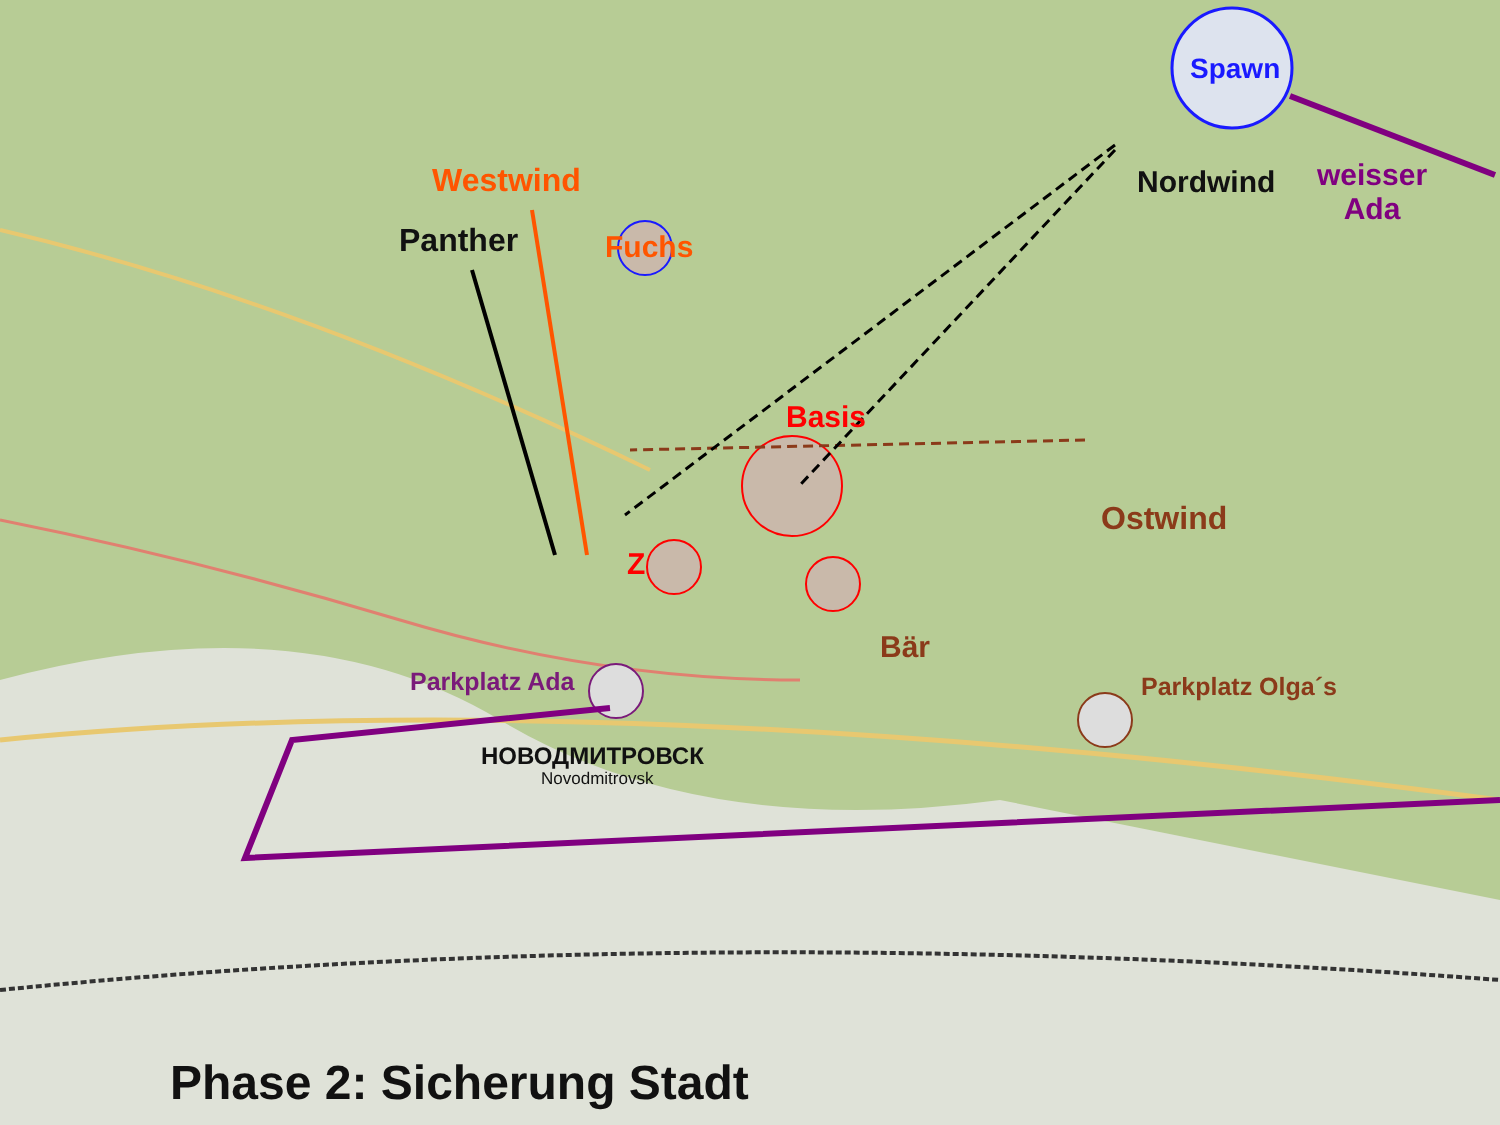Spawn
Nordwind
weisser
Ada
Westwind
Panther Fuchs
Basis
Ostwind
Z
Bär
Parkplatz Ada Parkplatz Olga´s
НОВОДМИТРОВСК
Novodmitrovsk
Phase 2: Sicherung Stadt